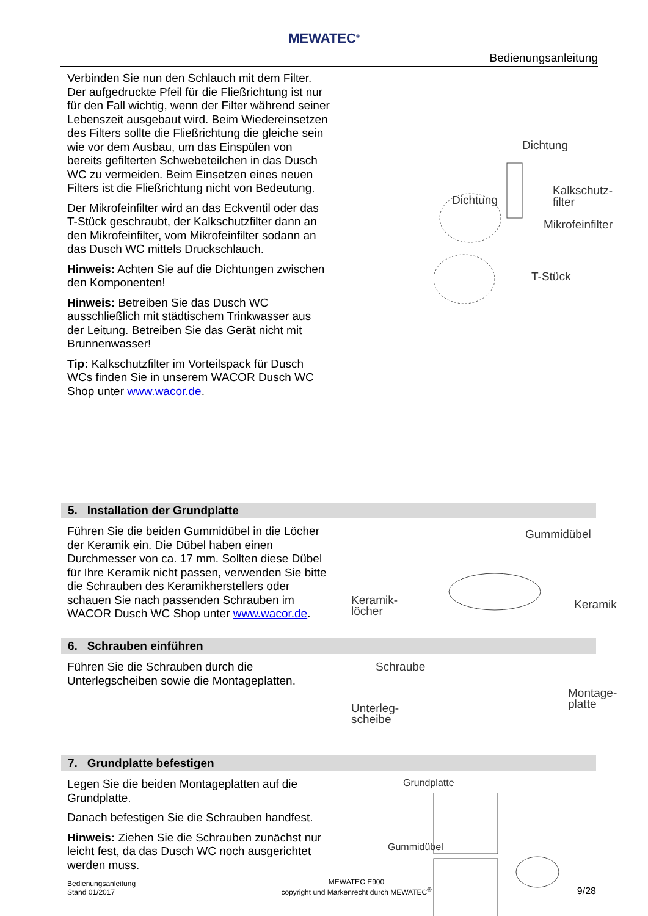MEWATEC<sup>®</sup>
Bedienungsanleitung
Verbinden Sie nun den Schlauch mit dem Filter. Der aufgedruckte Pfeil für die Fließrichtung ist nur für den Fall wichtig, wenn der Filter während seiner Lebenszeit ausgebaut wird. Beim Wiedereinsetzen des Filters sollte die Fließrichtung die gleiche sein wie vor dem Ausbau, um das Einspülen von bereits gefilterten Schwebeteilchen in das Dusch WC zu vermeiden. Beim Einsetzen eines neuen Filters ist die Fließrichtung nicht von Bedeutung.
Der Mikrofeinfilter wird an das Eckventil oder das T-Stück geschraubt, der Kalkschutzfilter dann an den Mikrofeinfilter, vom Mikrofeinfilter sodann an das Dusch WC mittels Druckschlauch.
Hinweis: Achten Sie auf die Dichtungen zwischen den Komponenten!
Hinweis: Betreiben Sie das Dusch WC ausschließlich mit städtischem Trinkwasser aus der Leitung. Betreiben Sie das Gerät nicht mit Brunnenwasser!
Tip: Kalkschutzfilter im Vorteilspack für Dusch WCs finden Sie in unserem WACOR Dusch WC Shop unter www.wacor.de.
Dichtung
Dichtung
Kalkschutz-
filter
Mikrofeinfilter
T-Stück
5. Installation der Grundplatte
Führen Sie die beiden Gummidübel in die Löcher der Keramik ein. Die Dübel haben einen Durchmesser von ca. 17 mm. Sollten diese Dübel für Ihre Keramik nicht passen, verwenden Sie bitte die Schrauben des Keramikherstellers oder schauen Sie nach passenden Schrauben im WACOR Dusch WC Shop unter www.wacor.de.
Gummidübel
Keramik-
löcher
Keramik
6. Schrauben einführen
Führen Sie die Schrauben durch die Unterlegscheiben sowie die Montageplatten.
Schraube
Unterleg-
scheibe
Montage-
platte
7. Grundplatte befestigen
Legen Sie die beiden Montageplatten auf die Grundplatte.
Danach befestigen Sie die Schrauben handfest.
Hinweis: Ziehen Sie die Schrauben zunächst nur leicht fest, da das Dusch WC noch ausgerichtet werden muss.
Grundplatte
Gummidübel
Bedienungsanleitung
Stand 01/2017
MEWATEC E900
copyright und Markenrecht durch MEWATEC<sup>®</sup>
9/28